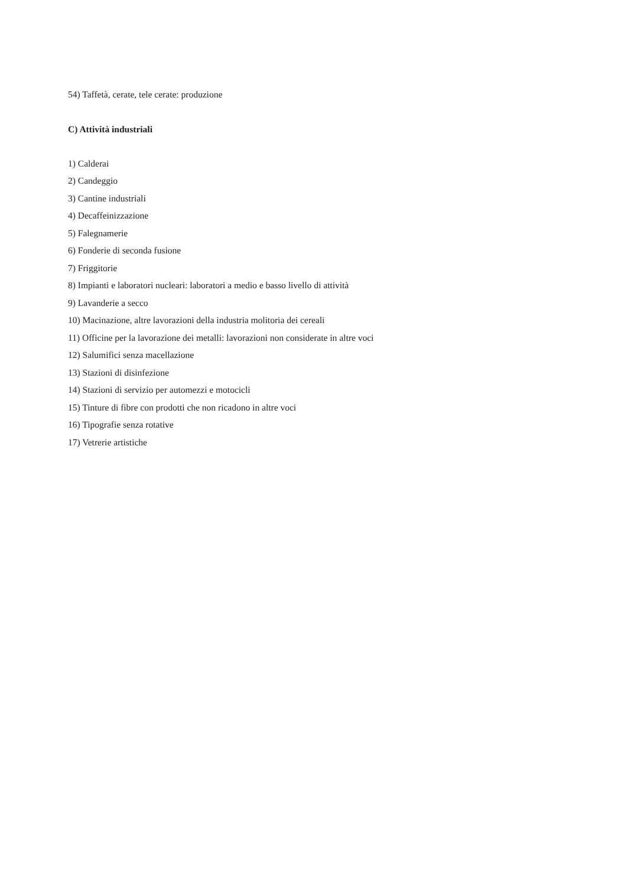54) Taffetà, cerate, tele cerate: produzione
C) Attività industriali
1) Calderai
2) Candeggio
3) Cantine industriali
4) Decaffeinizzazione
5) Falegnamerie
6) Fonderie di seconda fusione
7) Friggitorie
8) Impianti e laboratori nucleari: laboratori a medio e basso livello di attività
9) Lavanderie a secco
10) Macinazione, altre lavorazioni della industria molitoria dei cereali
11) Officine per la lavorazione dei metalli: lavorazioni non considerate in altre voci
12) Salumifici senza macellazione
13) Stazioni di disinfezione
14) Stazioni di servizio per automezzi e motocicli
15) Tinture di fibre con prodotti che non ricadono in altre voci
16) Tipografie senza rotative
17) Vetrerie artistiche